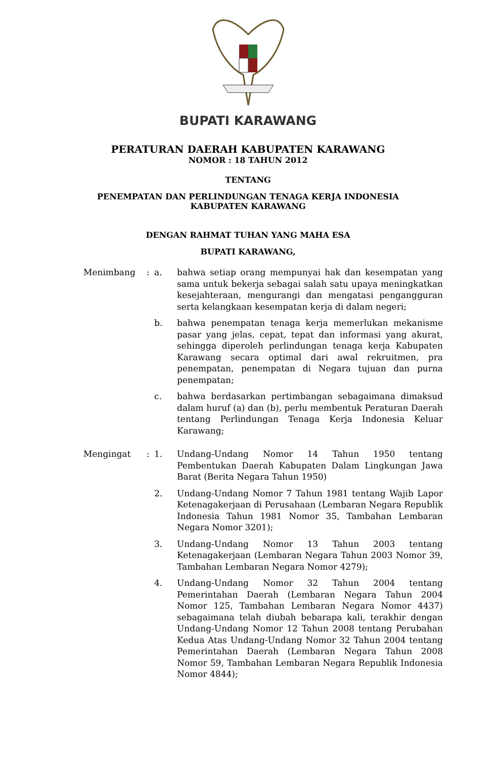BUPATI KARAWANG
PERATURAN DAERAH KABUPATEN KARAWANG
NOMOR : 18 TAHUN 2012
TENTANG
PENEMPATAN DAN PERLINDUNGAN TENAGA KERJA INDONESIA
KABUPATEN KARAWANG
DENGAN RAHMAT TUHAN YANG MAHA ESA
BUPATI KARAWANG,
Menimbang : a. bahwa setiap orang mempunyai hak dan kesempatan yang sama untuk bekerja sebagai salah satu upaya meningkatkan kesejahteraan, mengurangi dan mengatasi pengangguran serta kelangkaan kesempatan kerja di dalam negeri;
b. bahwa penempatan tenaga kerja memerlukan mekanisme pasar yang jelas, cepat, tepat dan informasi yang akurat, sehingga diperoleh perlindungan tenaga kerja Kabupaten Karawang secara optimal dari awal rekruitmen, pra penempatan, penempatan di Negara tujuan dan purna penempatan;
c. bahwa berdasarkan pertimbangan sebagaimana dimaksud dalam huruf (a) dan (b), perlu membentuk Peraturan Daerah tentang Perlindungan Tenaga Kerja Indonesia Keluar Karawang;
Mengingat : 1. Undang-Undang Nomor 14 Tahun 1950 tentang Pembentukan Daerah Kabupaten Dalam Lingkungan Jawa Barat (Berita Negara Tahun 1950)
2. Undang-Undang Nomor 7 Tahun 1981 tentang Wajib Lapor Ketenagakerjaan di Perusahaan (Lembaran Negara Republik Indonesia Tahun 1981 Nomor 35, Tambahan Lembaran Negara Nomor 3201);
3. Undang-Undang Nomor 13 Tahun 2003 tentang Ketenagakerjaan (Lembaran Negara Tahun 2003 Nomor 39, Tambahan Lembaran Negara Nomor 4279);
4. Undang-Undang Nomor 32 Tahun 2004 tentang Pemerintahan Daerah (Lembaran Negara Tahun 2004 Nomor 125, Tambahan Lembaran Negara Nomor 4437) sebagaimana telah diubah bebarapa kali, terakhir dengan Undang-Undang Nomor 12 Tahun 2008 tentang Perubahan Kedua Atas Undang-Undang Nomor 32 Tahun 2004 tentang Pemerintahan Daerah (Lembaran Negara Tahun 2008 Nomor 59, Tambahan Lembaran Negara Republik Indonesia Nomor 4844);